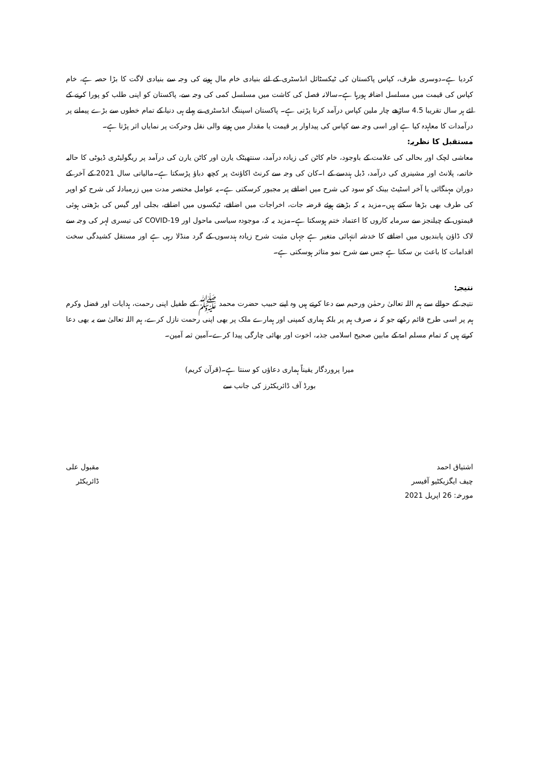کردیا ہے۔دوسری طرف، کپاس پاکستان کی ٹیکسٹائل انڈسٹری کے لئے بنیادی خام مال ہونے کی وجہ سے بنیادی لاگت کا بڑا حصہ ہے، خام کپاس کی قیمت میں مسلسل اضافہ ہورہا ہے۔سالانہ فصل کی کاشت میں مسلسل کمی کی وجہ سے، پاکستان کو اپنی طلب کو پورا کرنے کے لئے ہر سال تقریبا 4.5 ساڑھے چار ملین کپاس درآمد کرنا پڑتی ہے۔ پاکستان اسپننگ انڈسٹری نے پہلے ہی دنیا کے تمام خطوں سے بڑے پیمانے پر درآمدات کا معاہدہ کیا ہے اور اسی وجہ سے کپاس کی پیداوار پر قیمت یا مقدار میں ہونے والی نقل وحرکت پر نمایاں اثر پڑتا ہے۔
مستقبل کا نظریہ:
معاشی لچک اور بحالی کی علامت کے باوجود، خام کاٹن کی زیادہ درآمد، سنتھیٹک یارن اور کاٹن یارن کی درآمد پر ریگولیٹری ڈیوٹی کا حالیہ خاتمہ، پلانٹ اور مشینری کی درآمد، ڈبل ہندسے کے ا۔کان کی وجہ سے کرنٹ اکاؤنٹ پر کچھ دباؤ پڑسکتا ہے۔مالیاتی سال 2021 کے آخر کے دوران مہنگائی یا آخر اسٹیٹ بینک کو سود کی شرح میں اضافے پر مجبور کرسکتی ہے۔یہ عوامل مختصر مدت میں زرمبادلہ کی شرح کو اوپر کی طرف بھی بڑھا سکتے ہیں۔مزید یہ کہ بڑھتے ہوئے قرضہ جات، اخراجات میں اضافے، ٹیکسوں میں اضافے، بجلی اور گیس کی بڑھتی ہوئی قیمتوں کے چیلنجز سے سرمایہ کاروں کا اعتماد ختم ہوسکتا ہے۔مزید یہ کہ، موجودہ سیاسی ماحول اور COVID-19 کی تیسری لہر کی وجہ سے لاک ڈاؤن پابندیوں میں اضافے کا خدشہ انتہائی متغیر ہے جہاں مثبت شرح زیادہ ہندسوں کے گرد منڈلا رہی ہے اور مستقل کشیدگی سخت اقدامات کا باعث بن سکتا ہے جس سے شرح نمو متاثر ہوسکتی ہے۔
نتیجہ:
نتیجہ کے حوالے سے ہم اللہ تعالیٰ رحمٰن ورحیم سے دعا کرتے ہیں وہ اپنے حبیب حضرت محمد ﷺ کے طفیل اپنی رحمت، ہدایات اور فضل وکرم ہم پر اسی طرح قائم رکھے جو کہ نہ صرف ہم پر بلکہ ہماری کمپنی اور ہمارے ملک پر بھی اپنی رحمت نازل کرے، ہم اللہ تعالیٰ سے یہ بھی دعا کرتے ہیں کہ تمام مسلم امۃ کے مابین صحیح اسلامی جذبہ، اخوت اور بھائی چارگی پیدا کرے۔آمین ثمہ آمین۔
میرا پروردگار یقیناً ہماری دعاؤں کو سنتا ہے۔(قرآن کریم)
بورڈ آف ڈائریکٹرز کی جانب سے
اشتیاق احمد
چیف ایگزیکٹیو آفیسر
مورخہ: 26 اپریل 2021
مقبول علی
ڈائریکٹر